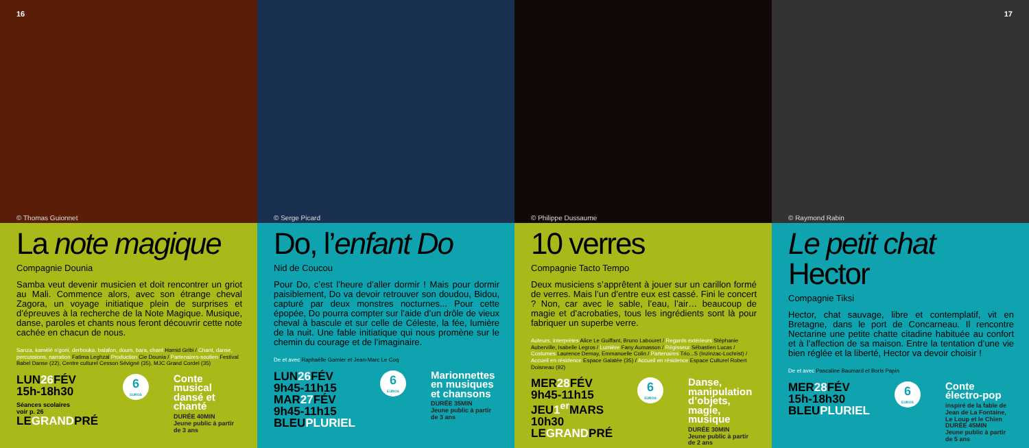16
© Thomas Guionnet
La note magique
Compagnie Dounia
Samba veut devenir musicien et doit rencontrer un griot au Mali. Commence alors, avec son étrange cheval Zagora, un voyage initiatique plein de surprises et d’épreuves à la recherche de la Note Magique. Musique, danse, paroles et chants nous feront découvrir cette note cachée en chacun de nous.
Sanza, kamélé n’goni, derbouka, balafon, doum, bara, chant Hamid Gribi / Chant, danse, percussions, narration Fatima Leghzal Production Cie Dounia / Partenaires-soutien Festival Babel Danse (22), Centre culturel Cesson Sévigné (35), MJC Grand Cordel (35)
LUN26 FÉV
15h-18h30
Séances scolaires
voir p. 26
LEGRANDPRÉ
6
EUROS
Conte musical dansé et chanté
DURÉE 40MIN
Jeune public à partir de 3 ans
© Serge Picard
Do, l’enfant Do
Nid de Coucou
Pour Do, c’est l’heure d’aller dormir ! Mais pour dormir paisiblement, Do va devoir retrouver son doudou, Bidou, capturé par deux monstres nocturnes... Pour cette épopée, Do pourra compter sur l’aide d’un drôle de vieux cheval à bascule et sur celle de Céleste, la fée, lumière de la nuit. Une fable initiatique qui nous promène sur le chemin du courage et de l’imaginaire.
De et avec Raphaëlle Garnier et Jean-Marc Le Coq
LUN26 FÉV
9h45-11h15
MAR27 FÉV
9h45-11h15
BLEUPLURIEL
6
EUROS
Marionnettes en musiques et chansons
DURÉE 35MIN
Jeune public à partir de 3 ans
© Philippe Dussaume
10 verres
Compagnie Tacto Tempo
Deux musiciens s’apprêtent à jouer sur un carillon formé de verres. Mais l’un d’entre eux est cassé. Fini le concert ? Non, car avec le sable, l’eau, l’air… beaucoup de magie et d’acrobaties, tous les ingrédients sont là pour fabriquer un superbe verre.
Auteurs, interprètes Alice Le Guiffant, Bruno Labouret / Regards extérieurs Stéphanie Auberville, Isabelle Legros / Lumière Fany Aumasson / Régisseur Sébastien Lucas / Costumes Laurence Demay, Emmanuelle Colin / Partenaires Trio...S (Inzinzac-Lochrist) / Accueil en résidence Espace Galatée (35) / Accueil en résidence Espace Culturel Robert Doisneau (92)
MER28 FÉV
9h45-11h15
JEU1<sup>er</sup> MARS
10h30
LEGRANDPRÉ
6
EUROS
Danse, manipulation d’objets, magie, musique
DURÉE 30MIN
Jeune public à partir de 2 ans
17
© Raymond Rabin
Le petit chat
Hector
Compagnie Tiksi
Hector, chat sauvage, libre et contemplatif, vit en Bretagne, dans le port de Concarneau. Il rencontre Nectarine une petite chatte citadine habituée au confort et à l’affection de sa maison. Entre la tentation d’une vie bien réglée et la liberté, Hector va devoir choisir !
De et avec Pascaline Baumard et Boris Papin
MER28 FÉV
15h-18h30
BLEUPLURIEL
6
EUROS
Conte électro-pop
inspiré de la fable de Jean de La Fontaine, Le Loup et le Chien
DURÉE 45MIN
Jeune public à partir de 5 ans